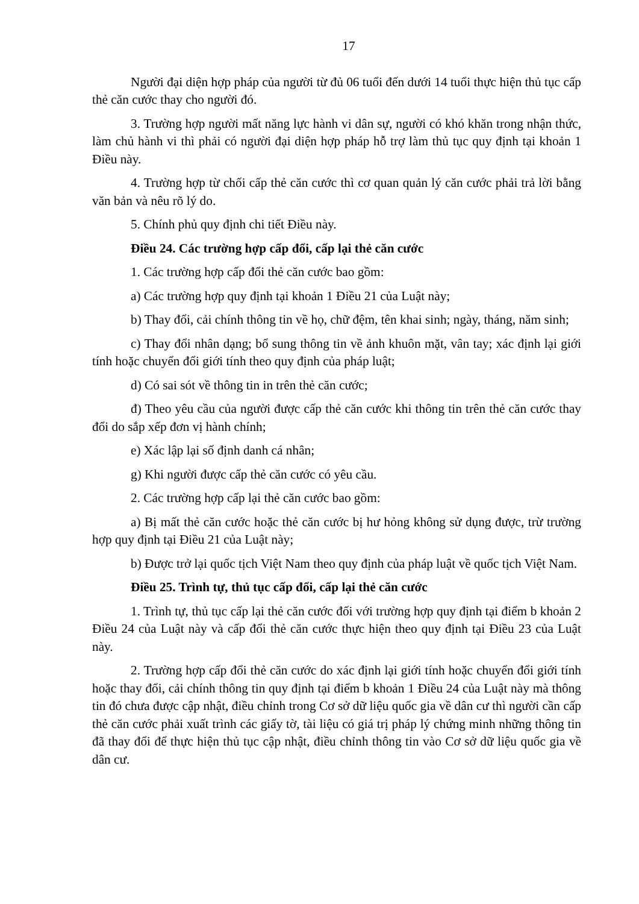17
Người đại diện hợp pháp của người từ đủ 06 tuổi đến dưới 14 tuổi thực hiện thủ tục cấp thẻ căn cước thay cho người đó.
3. Trường hợp người mất năng lực hành vi dân sự, người có khó khăn trong nhận thức, làm chủ hành vi thì phải có người đại diện hợp pháp hỗ trợ làm thủ tục quy định tại khoản 1 Điều này.
4. Trường hợp từ chối cấp thẻ căn cước thì cơ quan quản lý căn cước phải trả lời bằng văn bản và nêu rõ lý do.
5. Chính phủ quy định chi tiết Điều này.
Điều 24. Các trường hợp cấp đổi, cấp lại thẻ căn cước
1. Các trường hợp cấp đổi thẻ căn cước bao gồm:
a) Các trường hợp quy định tại khoản 1 Điều 21 của Luật này;
b) Thay đổi, cải chính thông tin về họ, chữ đệm, tên khai sinh; ngày, tháng, năm sinh;
c) Thay đổi nhân dạng; bổ sung thông tin về ảnh khuôn mặt, vân tay; xác định lại giới tính hoặc chuyển đổi giới tính theo quy định của pháp luật;
d) Có sai sót về thông tin in trên thẻ căn cước;
đ) Theo yêu cầu của người được cấp thẻ căn cước khi thông tin trên thẻ căn cước thay đổi do sắp xếp đơn vị hành chính;
e) Xác lập lại số định danh cá nhân;
g) Khi người được cấp thẻ căn cước có yêu cầu.
2. Các trường hợp cấp lại thẻ căn cước bao gồm:
a) Bị mất thẻ căn cước hoặc thẻ căn cước bị hư hỏng không sử dụng được, trừ trường hợp quy định tại Điều 21 của Luật này;
b) Được trở lại quốc tịch Việt Nam theo quy định của pháp luật về quốc tịch Việt Nam.
Điều 25. Trình tự, thủ tục cấp đổi, cấp lại thẻ căn cước
1. Trình tự, thủ tục cấp lại thẻ căn cước đối với trường hợp quy định tại điểm b khoản 2 Điều 24 của Luật này và cấp đổi thẻ căn cước thực hiện theo quy định tại Điều 23 của Luật này.
2. Trường hợp cấp đổi thẻ căn cước do xác định lại giới tính hoặc chuyển đổi giới tính hoặc thay đổi, cải chính thông tin quy định tại điểm b khoản 1 Điều 24 của Luật này mà thông tin đó chưa được cập nhật, điều chỉnh trong Cơ sở dữ liệu quốc gia về dân cư thì người cần cấp thẻ căn cước phải xuất trình các giấy tờ, tài liệu có giá trị pháp lý chứng minh những thông tin đã thay đổi để thực hiện thủ tục cập nhật, điều chỉnh thông tin vào Cơ sở dữ liệu quốc gia về dân cư.